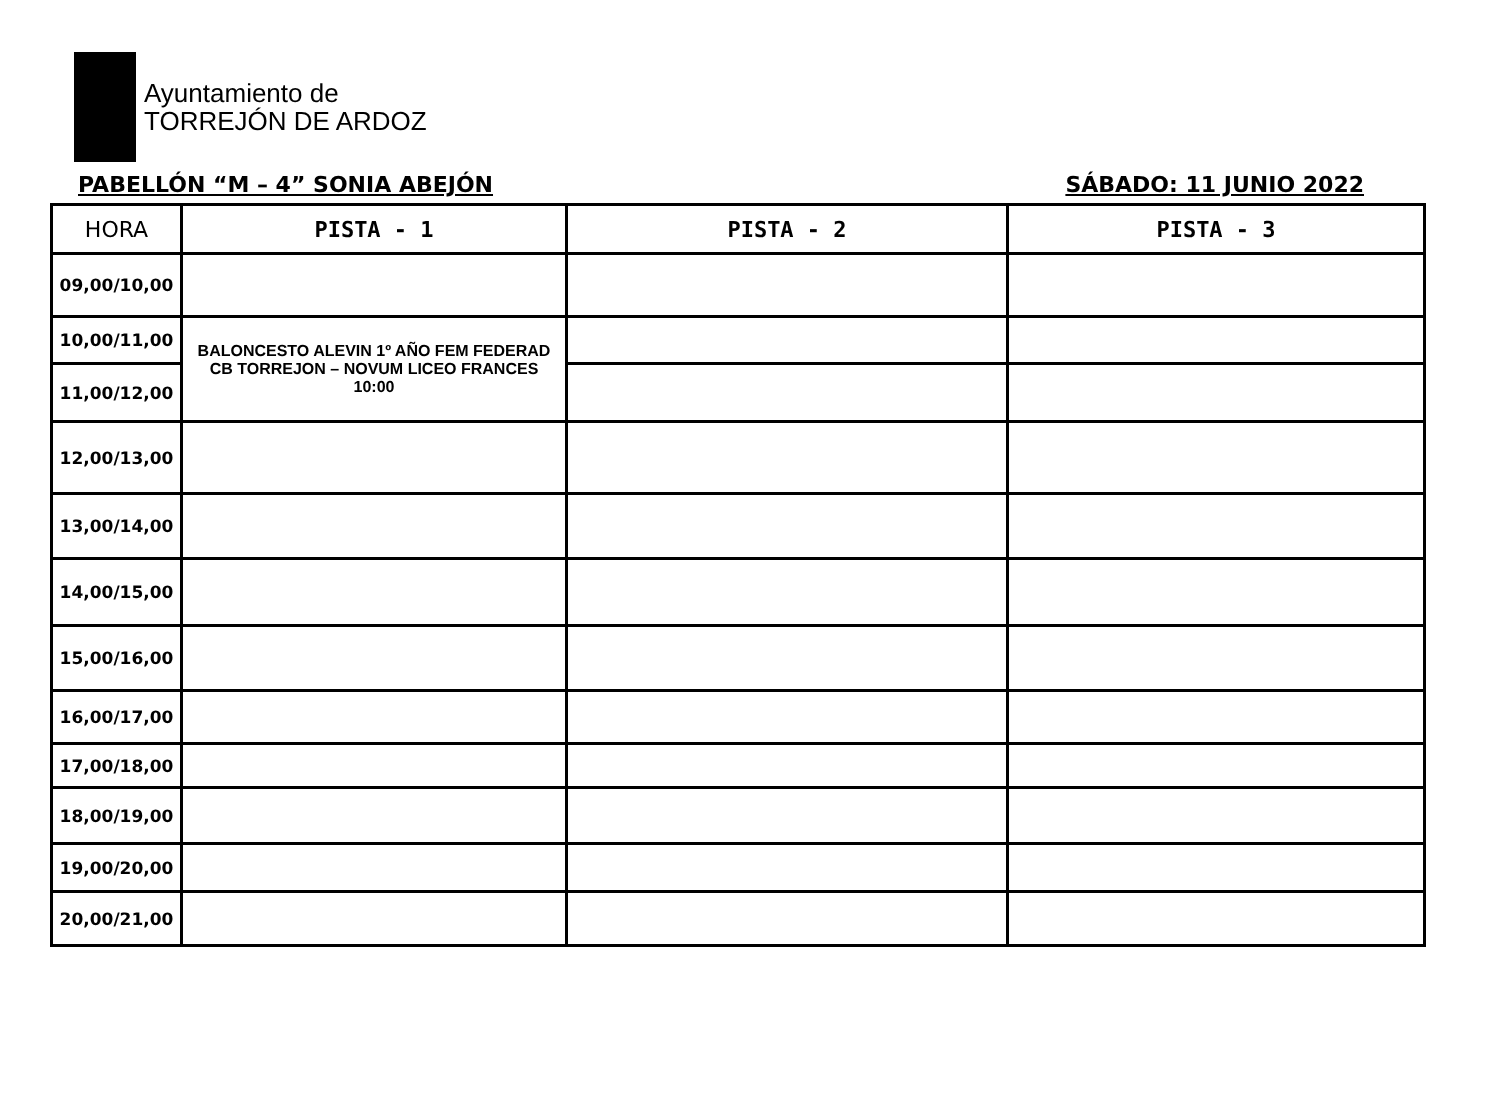Ayuntamiento de
TORREJÓN DE ARDOZ
PABELLÓN “M – 4” SONIA ABEJÓN SÁBADO: 11 JUNIO 2022
| HORA | PISTA - 1 | PISTA - 2 | PISTA - 3 |
| --- | --- | --- | --- |
| 09,00/10,00 | | | |
| 10,00/11,00 | BALONCESTO ALEVIN 1º AÑO FEM FEDERAD CB TORREJON – NOVUM LICEO FRANCES 10:00 | | |
| 11,00/12,00 | | | |
| 12,00/13,00 | | | |
| 13,00/14,00 | | | |
| 14,00/15,00 | | | |
| 15,00/16,00 | | | |
| 16,00/17,00 | | | |
| 17,00/18,00 | | | |
| 18,00/19,00 | | | |
| 19,00/20,00 | | | |
| 20,00/21,00 | | | |